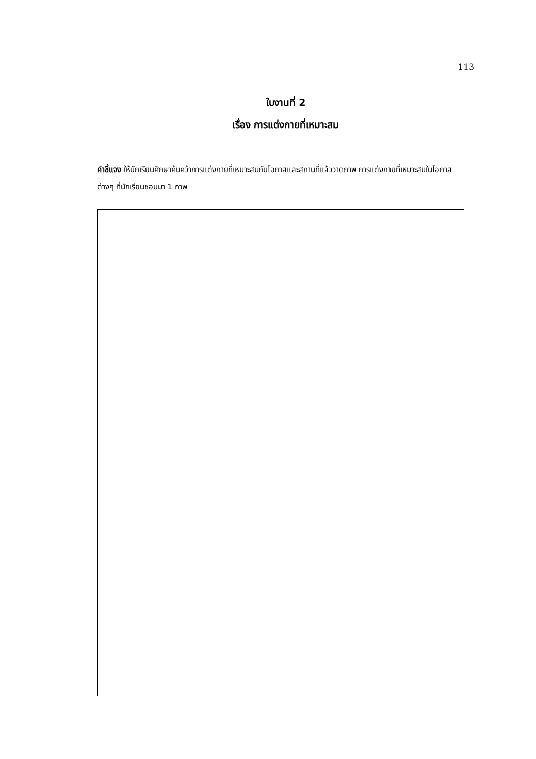113
ใบงานที่ 2
เรื่อง การแต่งกายที่เหมาะสม
คำชี้แจง ให้นักเรียนศึกษาค้นคว้าการแต่งกายที่เหมาะสมกับโอกาสและสถานที่แล้ววาดภาพ การแต่งกายที่เหมาะสมในโอกาสต่างๆ ที่นักเรียนชอบมา 1 ภาพ